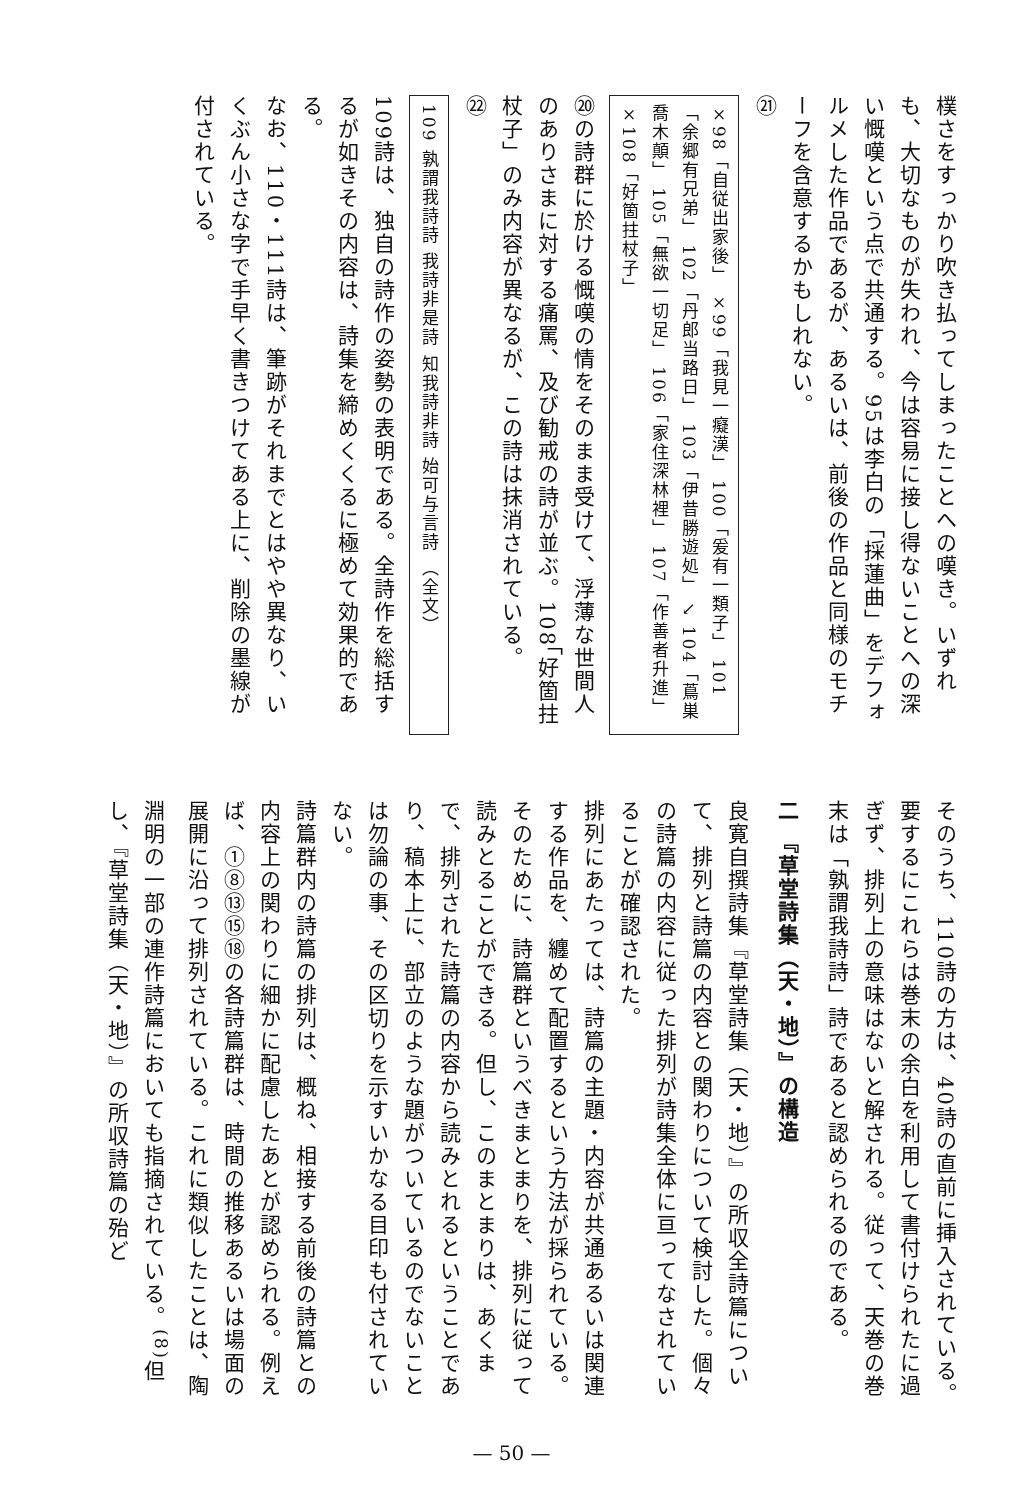樸さをすっかり吹き払ってしまったことへの嘆き。いずれも、大切なものが失われ、今は容易に接し得ないことへの深い慨嘆という点で共通する。95は李白の「採蓮曲」をデフォルメした作品であるが、あるいは、前後の作品と同様のモチーフを含意するかもしれない。
㉑
×98「自従出家後」 ×99「我見一癡漢」 100「爰有一類子」 101「余郷有兄弟」 102「丹郎当路日」 103「伊昔勝遊処」 ↘ 104「蔦巣喬木顛」 105「無欲一切足」 106「家住深林裡」 107「作善者升進」 ×108「好箇拄杖子」
⑳の詩群に於ける慨嘆の情をそのまま受けて、浮薄な世間人のありさまに対する痛罵、及び勧戒の詩が並ぶ。108「好箇拄杖子」のみ内容が異なるが、この詩は抹消されている。
㉒
109 孰謂我詩詩 我詩非是詩 知我詩非詩 始可与言詩 （全文）
109詩は、独自の詩作の姿勢の表明である。全詩作を総括するが如きその内容は、詩集を締めくくるに極めて効果的である。
なお、110・111詩は、筆跡がそれまでとはやや異なり、いくぶん小さな字で手早く書きつけてある上に、削除の墨線が付されている。
そのうち、110詩の方は、40詩の直前に挿入されている。要するにこれらは巻末の余白を利用して書付けられたに過ぎず、排列上の意味はないと解される。従って、天巻の巻末は「孰謂我詩詩」詩であると認められるのである。
二 『草堂詩集（天・地）』の構造
良寛自撰詩集『草堂詩集（天・地）』の所収全詩篇について、排列と詩篇の内容との関わりについて検討した。個々の詩篇の内容に従った排列が詩集全体に亘ってなされていることが確認された。
排列にあたっては、詩篇の主題・内容が共通あるいは関連する作品を、纏めて配置するという方法が採られている。そのために、詩篇群というべきまとまりを、排列に従って読みとることができる。但し、このまとまりは、あくまで、排列された詩篇の内容から読みとれるということであり、稿本上に、部立のような題がついているのでないことは勿論の事、その区切りを示すいかなる目印も付されていない。
詩篇群内の詩篇の排列は、概ね、相接する前後の詩篇との内容上の関わりに細かに配慮したあとが認められる。例えば、①⑧⑬⑮⑱の各詩篇群は、時間の推移あるいは場面の展開に沿って排列されている。これに類似したことは、陶淵明の一部の連作詩篇においても指摘されている。<sup>(8)</sup>但し、『草堂詩集（天・地）』の所収詩篇の殆ど
— 50 —